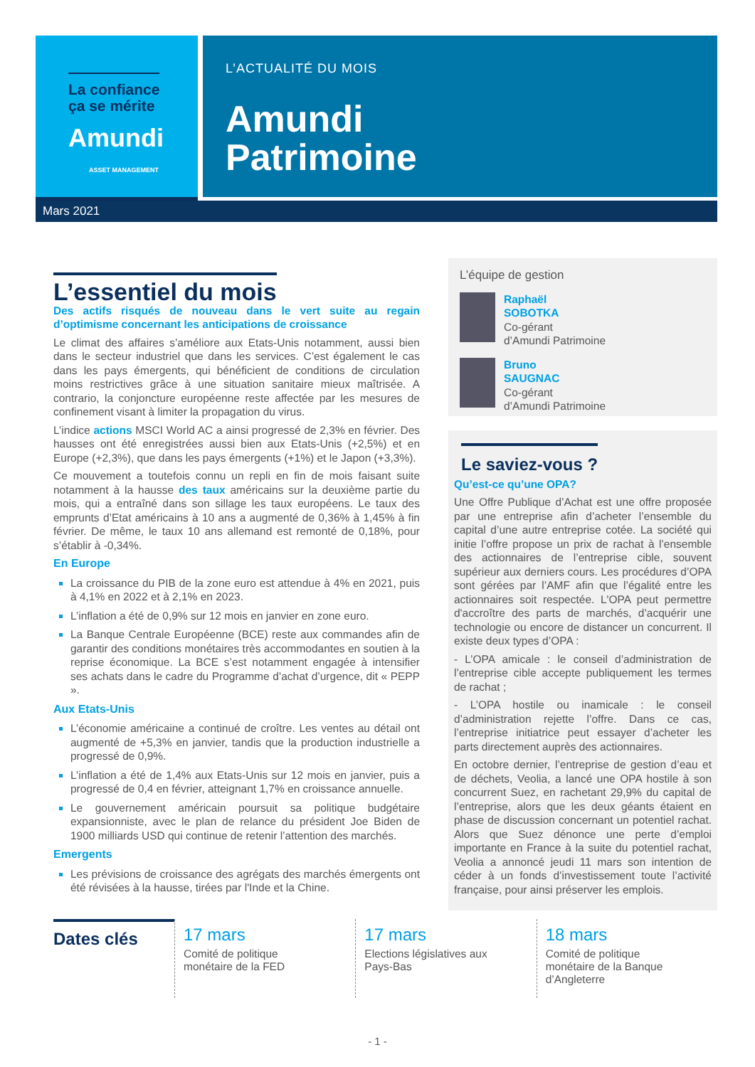La confiance
ça se mérite
Amundi
ASSET MANAGEMENT
L’ACTUALITÉ DU MOIS
Amundi
Patrimoine
Mars 2021
L’essentiel du mois
Des actifs risqués de nouveau dans le vert suite au regain d’optimisme concernant les anticipations de croissance
Le climat des affaires s’améliore aux Etats-Unis notamment, aussi bien dans le secteur industriel que dans les services. C’est également le cas dans les pays émergents, qui bénéficient de conditions de circulation moins restrictives grâce à une situation sanitaire mieux maîtrisée. A contrario, la conjoncture européenne reste affectée par les mesures de confinement visant à limiter la propagation du virus.
L’indice actions MSCI World AC a ainsi progressé de 2,3% en février. Des hausses ont été enregistrées aussi bien aux Etats-Unis (+2,5%) et en Europe (+2,3%), que dans les pays émergents (+1%) et le Japon (+3,3%).
Ce mouvement a toutefois connu un repli en fin de mois faisant suite notamment à la hausse des taux américains sur la deuxième partie du mois, qui a entraîné dans son sillage les taux européens. Le taux des emprunts d’Etat américains à 10 ans a augmenté de 0,36% à 1,45% à fin février. De même, le taux 10 ans allemand est remonté de 0,18%, pour s’établir à -0,34%.
En Europe
La croissance du PIB de la zone euro est attendue à 4% en 2021, puis à 4,1% en 2022 et à 2,1% en 2023.
L’inflation a été de 0,9% sur 12 mois en janvier en zone euro.
La Banque Centrale Européenne (BCE) reste aux commandes afin de garantir des conditions monétaires très accommodantes en soutien à la reprise économique. La BCE s’est notamment engagée à intensifier ses achats dans le cadre du Programme d’achat d’urgence, dit « PEPP ».
Aux Etats-Unis
L’économie américaine a continué de croître. Les ventes au détail ont augmenté de +5,3% en janvier, tandis que la production industrielle a progressé de 0,9%.
L’inflation a été de 1,4% aux Etats-Unis sur 12 mois en janvier, puis a progressé de 0,4 en février, atteignant 1,7% en croissance annuelle.
Le gouvernement américain poursuit sa politique budgétaire expansionniste, avec le plan de relance du président Joe Biden de 1900 milliards USD qui continue de retenir l’attention des marchés.
Emergents
Les prévisions de croissance des agrégats des marchés émergents ont été révisées à la hausse, tirées par l'Inde et la Chine.
L’équipe de gestion
Raphaël
SOBOTKA
Co-gérant
d’Amundi Patrimoine
Bruno
SAUGNAC
Co-gérant
d’Amundi Patrimoine
Le saviez-vous ?
Qu’est-ce qu’une OPA?
Une Offre Publique d’Achat est une offre proposée par une entreprise afin d’acheter l’ensemble du capital d’une autre entreprise cotée. La société qui initie l’offre propose un prix de rachat à l’ensemble des actionnaires de l’entreprise cible, souvent supérieur aux derniers cours. Les procédures d’OPA sont gérées par l’AMF afin que l’égalité entre les actionnaires soit respectée. L'OPA peut permettre d'accroître des parts de marchés, d’acquérir une technologie ou encore de distancer un concurrent. Il existe deux types d’OPA :
- L’OPA amicale : le conseil d’administration de l’entreprise cible accepte publiquement les termes de rachat ;
- L’OPA hostile ou inamicale : le conseil d’administration rejette l’offre. Dans ce cas, l’entreprise initiatrice peut essayer d’acheter les parts directement auprès des actionnaires.
En octobre dernier, l’entreprise de gestion d’eau et de déchets, Veolia, a lancé une OPA hostile à son concurrent Suez, en rachetant 29,9% du capital de l’entreprise, alors que les deux géants étaient en phase de discussion concernant un potentiel rachat. Alors que Suez dénonce une perte d’emploi importante en France à la suite du potentiel rachat, Veolia a annoncé jeudi 11 mars son intention de céder à un fonds d’investissement toute l’activité française, pour ainsi préserver les emplois.
Dates clés
17 mars
Comité de politique
monétaire de la FED
17 mars
Elections législatives aux
Pays-Bas
18 mars
Comité de politique
monétaire de la Banque
d’Angleterre
- 1 -